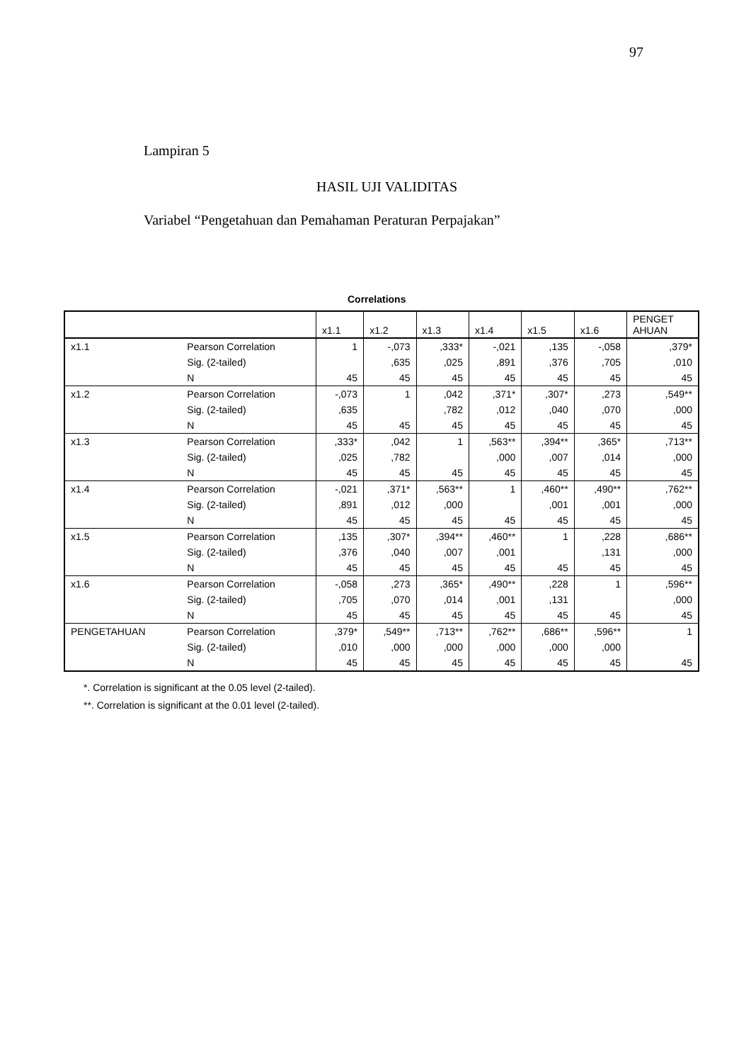97
Lampiran 5
HASIL UJI VALIDITAS
Variabel “Pengetahuan dan Pemahaman Peraturan Perpajakan”
Correlations
| | | x1.1 | x1.2 | x1.3 | x1.4 | x1.5 | x1.6 | PENGET AHUAN |
| --- | --- | --- | --- | --- | --- | --- | --- | --- |
| x1.1 | Pearson Correlation | 1 | -,073 | ,333* | -,021 | ,135 | -,058 | ,379* |
| | Sig. (2-tailed) | | ,635 | ,025 | ,891 | ,376 | ,705 | ,010 |
| | N | 45 | 45 | 45 | 45 | 45 | 45 | 45 |
| x1.2 | Pearson Correlation | -,073 | 1 | ,042 | ,371* | ,307* | ,273 | ,549** |
| | Sig. (2-tailed) | ,635 | | ,782 | ,012 | ,040 | ,070 | ,000 |
| | N | 45 | 45 | 45 | 45 | 45 | 45 | 45 |
| x1.3 | Pearson Correlation | ,333* | ,042 | 1 | ,563** | ,394** | ,365* | ,713** |
| | Sig. (2-tailed) | ,025 | ,782 | | ,000 | ,007 | ,014 | ,000 |
| | N | 45 | 45 | 45 | 45 | 45 | 45 | 45 |
| x1.4 | Pearson Correlation | -,021 | ,371* | ,563** | 1 | ,460** | ,490** | ,762** |
| | Sig. (2-tailed) | ,891 | ,012 | ,000 | | ,001 | ,001 | ,000 |
| | N | 45 | 45 | 45 | 45 | 45 | 45 | 45 |
| x1.5 | Pearson Correlation | ,135 | ,307* | ,394** | ,460** | 1 | ,228 | ,686** |
| | Sig. (2-tailed) | ,376 | ,040 | ,007 | ,001 | | ,131 | ,000 |
| | N | 45 | 45 | 45 | 45 | 45 | 45 | 45 |
| x1.6 | Pearson Correlation | -,058 | ,273 | ,365* | ,490** | ,228 | 1 | ,596** |
| | Sig. (2-tailed) | ,705 | ,070 | ,014 | ,001 | ,131 | | ,000 |
| | N | 45 | 45 | 45 | 45 | 45 | 45 | 45 |
| PENGETAHUAN | Pearson Correlation | ,379* | ,549** | ,713** | ,762** | ,686** | ,596** | 1 |
| | Sig. (2-tailed) | ,010 | ,000 | ,000 | ,000 | ,000 | ,000 | |
| | N | 45 | 45 | 45 | 45 | 45 | 45 | 45 |
*. Correlation is significant at the 0.05 level (2-tailed).
**. Correlation is significant at the 0.01 level (2-tailed).